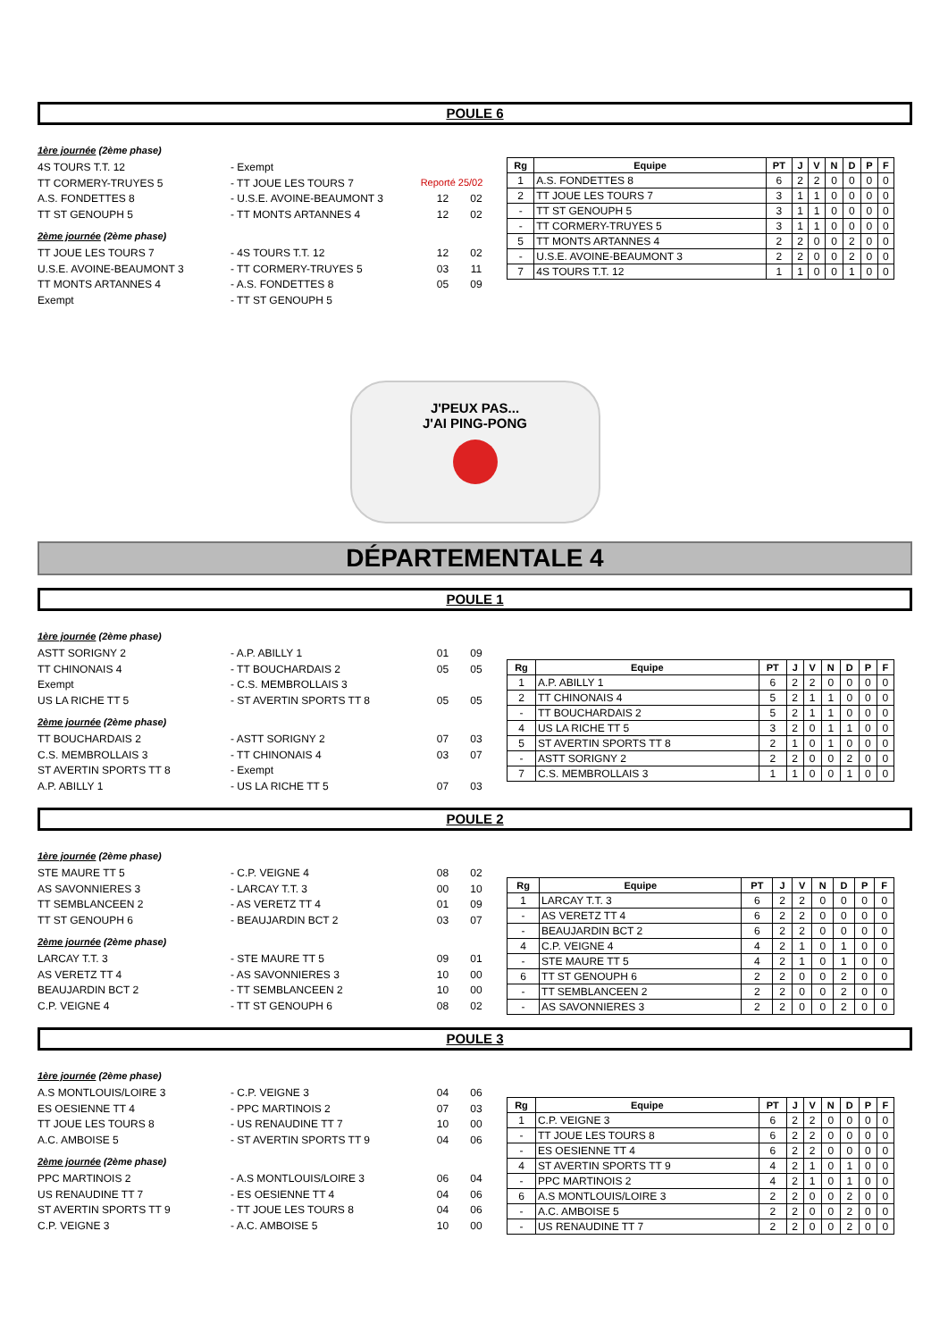POULE 6
1ère journée (2ème phase)
4S TOURS T.T. 12 - Exempt
TT CORMERY-TRUYES 5 - TT JOUE LES TOURS 7 Reporté 25/02
A.S. FONDETTES 8 - U.S.E. AVOINE-BEAUMONT 3 12 02
TT ST GENOUPH 5 - TT MONTS ARTANNES 4 12 02
2ème journée (2ème phase)
TT JOUE LES TOURS 7 - 4S TOURS T.T. 12 12 02
U.S.E. AVOINE-BEAUMONT 3 - TT CORMERY-TRUYES 5 03 11
TT MONTS ARTANNES 4 - A.S. FONDETTES 8 05 09
Exempt - TT ST GENOUPH 5
| Rg | Equipe | PT | J | V | N | D | P | F |
| --- | --- | --- | --- | --- | --- | --- | --- | --- |
| 1 | A.S. FONDETTES 8 | 6 | 2 | 2 | 0 | 0 | 0 | 0 |
| 2 | TT JOUE LES TOURS 7 | 3 | 1 | 1 | 0 | 0 | 0 | 0 |
| - | TT ST GENOUPH 5 | 3 | 1 | 1 | 0 | 0 | 0 | 0 |
| - | TT CORMERY-TRUYES 5 | 3 | 1 | 1 | 0 | 0 | 0 | 0 |
| 5 | TT MONTS ARTANNES 4 | 2 | 2 | 0 | 0 | 2 | 0 | 0 |
| - | U.S.E. AVOINE-BEAUMONT 3 | 2 | 2 | 0 | 0 | 2 | 0 | 0 |
| 7 | 4S TOURS T.T. 12 | 1 | 1 | 0 | 0 | 1 | 0 | 0 |
J'PEUX PAS...
J'AI PING-PONG
DÉPARTEMENTALE 4
POULE 1
1ère journée (2ème phase)
ASTT SORIGNY 2 - A.P. ABILLY 1 01 09
TT CHINONAIS 4 - TT BOUCHARDAIS 2 05 05
Exempt - C.S. MEMBROLLAIS 3
US LA RICHE TT 5 - ST AVERTIN SPORTS TT 8 05 05
2ème journée (2ème phase)
TT BOUCHARDAIS 2 - ASTT SORIGNY 2 07 03
C.S. MEMBROLLAIS 3 - TT CHINONAIS 4 03 07
ST AVERTIN SPORTS TT 8 - Exempt
A.P. ABILLY 1 - US LA RICHE TT 5 07 03
| Rg | Equipe | PT | J | V | N | D | P | F |
| --- | --- | --- | --- | --- | --- | --- | --- | --- |
| 1 | A.P. ABILLY 1 | 6 | 2 | 2 | 0 | 0 | 0 | 0 |
| 2 | TT CHINONAIS 4 | 5 | 2 | 1 | 1 | 0 | 0 | 0 |
| - | TT BOUCHARDAIS 2 | 5 | 2 | 1 | 1 | 0 | 0 | 0 |
| 4 | US LA RICHE TT 5 | 3 | 2 | 0 | 1 | 1 | 0 | 0 |
| 5 | ST AVERTIN SPORTS TT 8 | 2 | 1 | 0 | 1 | 0 | 0 | 0 |
| - | ASTT SORIGNY 2 | 2 | 2 | 0 | 0 | 2 | 0 | 0 |
| 7 | C.S. MEMBROLLAIS 3 | 1 | 1 | 0 | 0 | 1 | 0 | 0 |
POULE 2
1ère journée (2ème phase)
STE MAURE TT 5 - C.P. VEIGNE 4 08 02
AS SAVONNIERES 3 - LARCAY T.T. 3 00 10
TT SEMBLANCEEN 2 - AS VERETZ TT 4 01 09
TT ST GENOUPH 6 - BEAUJARDIN BCT 2 03 07
2ème journée (2ème phase)
LARCAY T.T. 3 - STE MAURE TT 5 09 01
AS VERETZ TT 4 - AS SAVONNIERES 3 10 00
BEAUJARDIN BCT 2 - TT SEMBLANCEEN 2 10 00
C.P. VEIGNE 4 - TT ST GENOUPH 6 08 02
| Rg | Equipe | PT | J | V | N | D | P | F |
| --- | --- | --- | --- | --- | --- | --- | --- | --- |
| 1 | LARCAY T.T. 3 | 6 | 2 | 2 | 0 | 0 | 0 | 0 |
| - | AS VERETZ TT 4 | 6 | 2 | 2 | 0 | 0 | 0 | 0 |
| - | BEAUJARDIN BCT 2 | 6 | 2 | 2 | 0 | 0 | 0 | 0 |
| 4 | C.P. VEIGNE 4 | 4 | 2 | 1 | 0 | 1 | 0 | 0 |
| - | STE MAURE TT 5 | 4 | 2 | 1 | 0 | 1 | 0 | 0 |
| 6 | TT ST GENOUPH 6 | 2 | 2 | 0 | 0 | 2 | 0 | 0 |
| - | TT SEMBLANCEEN 2 | 2 | 2 | 0 | 0 | 2 | 0 | 0 |
| - | AS SAVONNIERES 3 | 2 | 2 | 0 | 0 | 2 | 0 | 0 |
POULE 3
1ère journée (2ème phase)
A.S MONTLOUIS/LOIRE 3 - C.P. VEIGNE 3 04 06
ES OESIENNE TT 4 - PPC MARTINOIS 2 07 03
TT JOUE LES TOURS 8 - US RENAUDINE TT 7 10 00
A.C. AMBOISE 5 - ST AVERTIN SPORTS TT 9 04 06
2ème journée (2ème phase)
PPC MARTINOIS 2 - A.S MONTLOUIS/LOIRE 3 06 04
US RENAUDINE TT 7 - ES OESIENNE TT 4 04 06
ST AVERTIN SPORTS TT 9 - TT JOUE LES TOURS 8 04 06
C.P. VEIGNE 3 - A.C. AMBOISE 5 10 00
| Rg | Equipe | PT | J | V | N | D | P | F |
| --- | --- | --- | --- | --- | --- | --- | --- | --- |
| 1 | C.P. VEIGNE 3 | 6 | 2 | 2 | 0 | 0 | 0 | 0 |
| - | TT JOUE LES TOURS 8 | 6 | 2 | 2 | 0 | 0 | 0 | 0 |
| - | ES OESIENNE TT 4 | 6 | 2 | 2 | 0 | 0 | 0 | 0 |
| 4 | ST AVERTIN SPORTS TT 9 | 4 | 2 | 1 | 0 | 1 | 0 | 0 |
| - | PPC MARTINOIS 2 | 4 | 2 | 1 | 0 | 1 | 0 | 0 |
| 6 | A.S MONTLOUIS/LOIRE 3 | 2 | 2 | 0 | 0 | 2 | 0 | 0 |
| - | A.C. AMBOISE 5 | 2 | 2 | 0 | 0 | 2 | 0 | 0 |
| - | US RENAUDINE TT 7 | 2 | 2 | 0 | 0 | 2 | 0 | 0 |